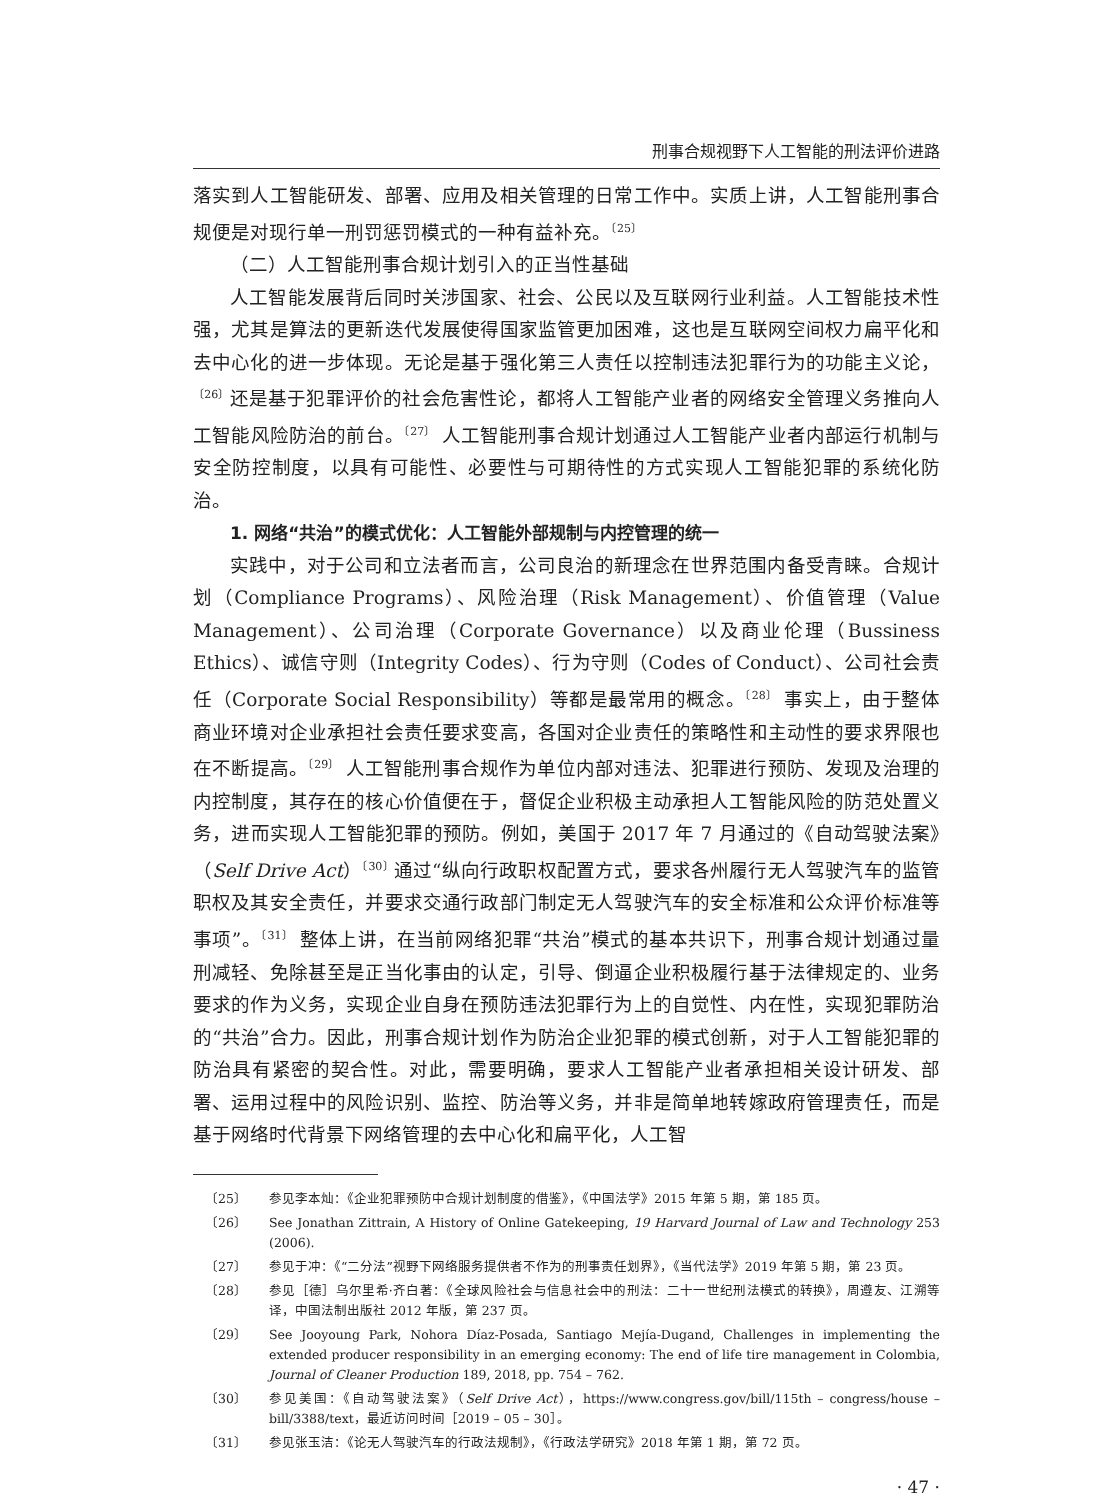刑事合规视野下人工智能的刑法评价进路
落实到人工智能研发、部署、应用及相关管理的日常工作中。实质上讲，人工智能刑事合规便是对现行单一刑罚惩罚模式的一种有益补充。<sup>〔25〕</sup>
（二）人工智能刑事合规计划引入的正当性基础
人工智能发展背后同时关涉国家、社会、公民以及互联网行业利益。人工智能技术性强，尤其是算法的更新迭代发展使得国家监管更加困难，这也是互联网空间权力扁平化和去中心化的进一步体现。无论是基于强化第三人责任以控制违法犯罪行为的功能主义论，<sup>〔26〕</sup>还是基于犯罪评价的社会危害性论，都将人工智能产业者的网络安全管理义务推向人工智能风险防治的前台。<sup>〔27〕</sup> 人工智能刑事合规计划通过人工智能产业者内部运行机制与安全防控制度，以具有可能性、必要性与可期待性的方式实现人工智能犯罪的系统化防治。
1. 网络“共治”的模式优化：人工智能外部规制与内控管理的统一
实践中，对于公司和立法者而言，公司良治的新理念在世界范围内备受青睐。合规计划（Compliance Programs）、风险治理（Risk Management）、价值管理（Value Management）、公司治理（Corporate Governance）以及商业伦理（Bussiness Ethics）、诚信守则（Integrity Codes）、行为守则（Codes of Conduct）、公司社会责任（Corporate Social Responsibility）等都是最常用的概念。<sup>〔28〕</sup> 事实上，由于整体商业环境对企业承担社会责任要求变高，各国对企业责任的策略性和主动性的要求界限也在不断提高。<sup>〔29〕</sup> 人工智能刑事合规作为单位内部对违法、犯罪进行预防、发现及治理的内控制度，其存在的核心价值便在于，督促企业积极主动承担人工智能风险的防范处置义务，进而实现人工智能犯罪的预防。例如，美国于 2017 年 7 月通过的《自动驾驶法案》（Self Drive Act）<sup>〔30〕</sup>通过“纵向行政职权配置方式，要求各州履行无人驾驶汽车的监管职权及其安全责任，并要求交通行政部门制定无人驾驶汽车的安全标准和公众评价标准等事项”。<sup>〔31〕</sup> 整体上讲，在当前网络犯罪“共治”模式的基本共识下，刑事合规计划通过量刑减轻、免除甚至是正当化事由的认定，引导、倒逼企业积极履行基于法律规定的、业务要求的作为义务，实现企业自身在预防违法犯罪行为上的自觉性、内在性，实现犯罪防治的“共治”合力。因此，刑事合规计划作为防治企业犯罪的模式创新，对于人工智能犯罪的防治具有紧密的契合性。对此，需要明确，要求人工智能产业者承担相关设计研发、部署、运用过程中的风险识别、监控、防治等义务，并非是简单地转嫁政府管理责任，而是基于网络时代背景下网络管理的去中心化和扁平化，人工智
〔25〕 参见李本灿：《企业犯罪预防中合规计划制度的借鉴》，《中国法学》2015 年第 5 期，第 185 页。
〔26〕 See Jonathan Zittrain, A History of Online Gatekeeping, 19 Harvard Journal of Law and Technology 253 (2006).
〔27〕 参见于冲：《“二分法”视野下网络服务提供者不作为的刑事责任划界》，《当代法学》2019 年第 5 期，第 23 页。
〔28〕 参见［德］乌尔里希·齐白著：《全球风险社会与信息社会中的刑法：二十一世纪刑法模式的转换》，周遵友、江溯等译，中国法制出版社 2012 年版，第 237 页。
〔29〕 See Jooyoung Park, Nohora Díaz-Posada, Santiago Mejía-Dugand, Challenges in implementing the extended producer responsibility in an emerging economy: The end of life tire management in Colombia, Journal of Cleaner Production 189, 2018, pp. 754 – 762.
〔30〕 参见美国：《自动驾驶法案》（Self Drive Act），https://www.congress.gov/bill/115th – congress/house – bill/3388/text，最近访问时间［2019 – 05 – 30］。
〔31〕 参见张玉洁：《论无人驾驶汽车的行政法规制》，《行政法学研究》2018 年第 1 期，第 72 页。
· 47 ·